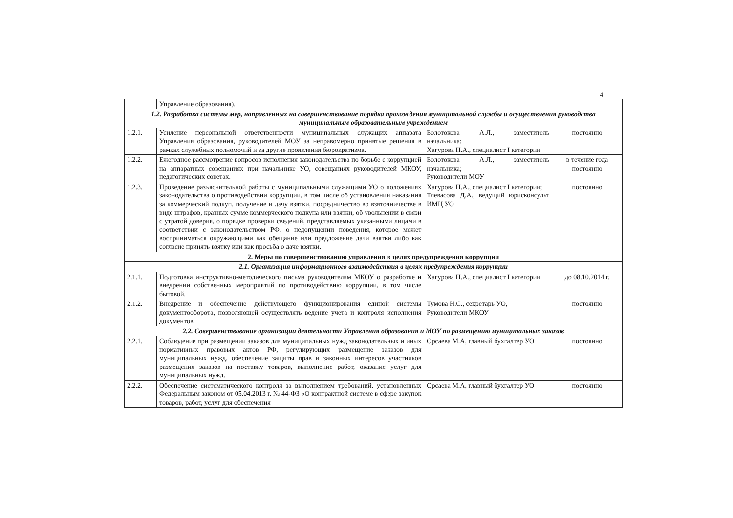4
| | Управление образования). | | |
| 1.2. Разработка системы мер, направленных на совершенствование порядка прохождения муниципальной службы и осуществления руководства муниципальным образовательным учреждением | | | |
| 1.2.1. | Усиление персональной ответственности муниципальных служащих аппарата Управления образования, руководителей МОУ за неправомерно принятые решения в рамках служебных полномочий и за другие проявления бюрократизма. | Болотокова А.Л., заместитель начальника; Хагурова Н.А., специалист I категории | постоянно |
| 1.2.2. | Ежегодное рассмотрение вопросов исполнения законодательства по борьбе с коррупцией на аппаратных совещаниях при начальнике УО, совещаниях руководителей МКОУ, педагогических советах. | Болотокова А.Л., заместитель начальника; Руководители МОУ | в течение года постоянно |
| 1.2.3. | Проведение разъяснительной работы с муниципальными служащими УО о положениях законодательства о противодействии коррупции, в том числе об установлении наказания за коммерческий подкуп, получение и дачу взятки, посредничество во взяточничестве в виде штрафов, кратных сумме коммерческого подкупа или взятки, об увольнении в связи с утратой доверия, о порядке проверки сведений, представляемых указанными лицами в соответствии с законодательством РФ, о недопущении поведения, которое может восприниматься окружающими как обещание или предложение дачи взятки либо как согласие принять взятку или как просьба о даче взятки. | Хагурова Н.А., специалист I категории; Тлевасова Д.А., ведущий юрисконсульт ИМЦ УО | постоянно |
| 2. Меры по совершенствованию управления в целях предупреждения коррупции | | | |
| 2.1. Организация информационного взаимодействия в целях предупреждения коррупции | | | |
| 2.1.1. | Подготовка инструктивно-методического письма руководителям МКОУ о разработке и внедрении собственных мероприятий по противодействию коррупции, в том числе бытовой. | Хагурова Н.А., специалист I категории | до 08.10.2014 г. |
| 2.1.2. | Внедрение и обеспечение действующего функционирования единой системы документооборота, позволяющей осуществлять ведение учета и контроля исполнения документов | Тумова Н.С., секретарь УО, Руководители МКОУ | постоянно |
| 2.2. Совершенствование организации деятельности Управления образования и МОУ по размещению муниципальных заказов | | | |
| 2.2.1. | Соблюдение при размещении заказов для муниципальных нужд законодательных и иных нормативных правовых актов РФ, регулирующих размещение заказов для муниципальных нужд, обеспечение защиты прав и законных интересов участников размещения заказов на поставку товаров, выполнение работ, оказание услуг для муниципальных нужд. | Орсаева М.А, главный бухгалтер УО | постоянно |
| 2.2.2. | Обеспечение систематического контроля за выполнением требований, установленных Федеральным законом от 05.04.2013 г. № 44-ФЗ «О контрактной системе в сфере закупок товаров, работ, услуг для обеспечения | Орсаева М.А, главный бухгалтер УО | постоянно |